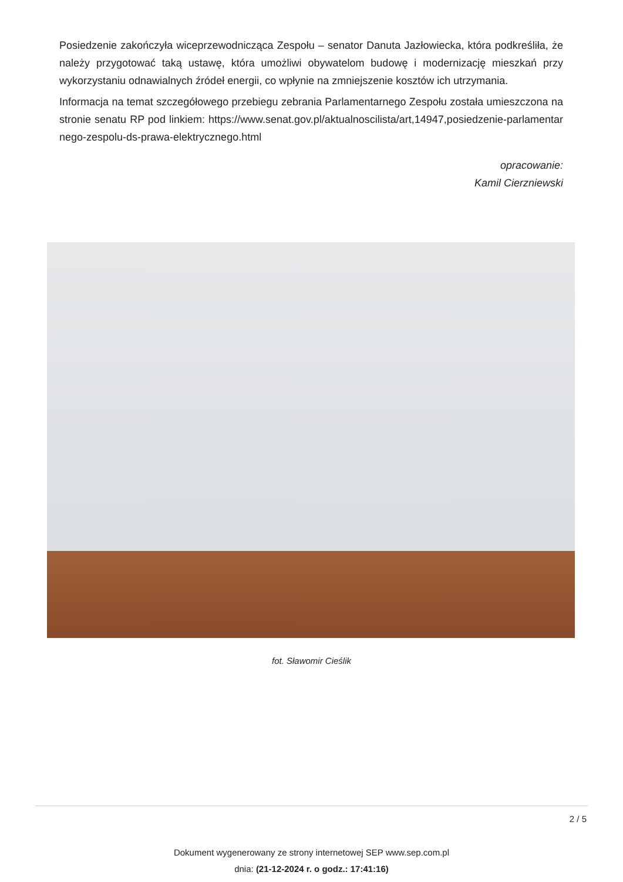Posiedzenie zakończyła wiceprzewodnicząca Zespołu – senator Danuta Jazłowiecka, która podkreśliła, że należy przygotować taką ustawę, która umożliwi obywatelom budowę i modernizację mieszkań przy wykorzystaniu odnawialnych źródeł energii, co wpłynie na zmniejszenie kosztów ich utrzymania.
Informacja na temat szczegółowego przebiegu zebrania Parlamentarnego Zespołu została umieszczona na stronie senatu RP pod linkiem: https://www.senat.gov.pl/aktualnoscilista/art,14947,posiedzenie-parlamentarnego-zespolu-ds-prawa-elektrycznego.html
opracowanie:
Kamil Cierzniewski
fot. Sławomir Cieślik
2 / 5
Dokument wygenerowany ze strony internetowej SEP www.sep.com.pl
dnia: (21-12-2024 r. o godz.: 17:41:16)